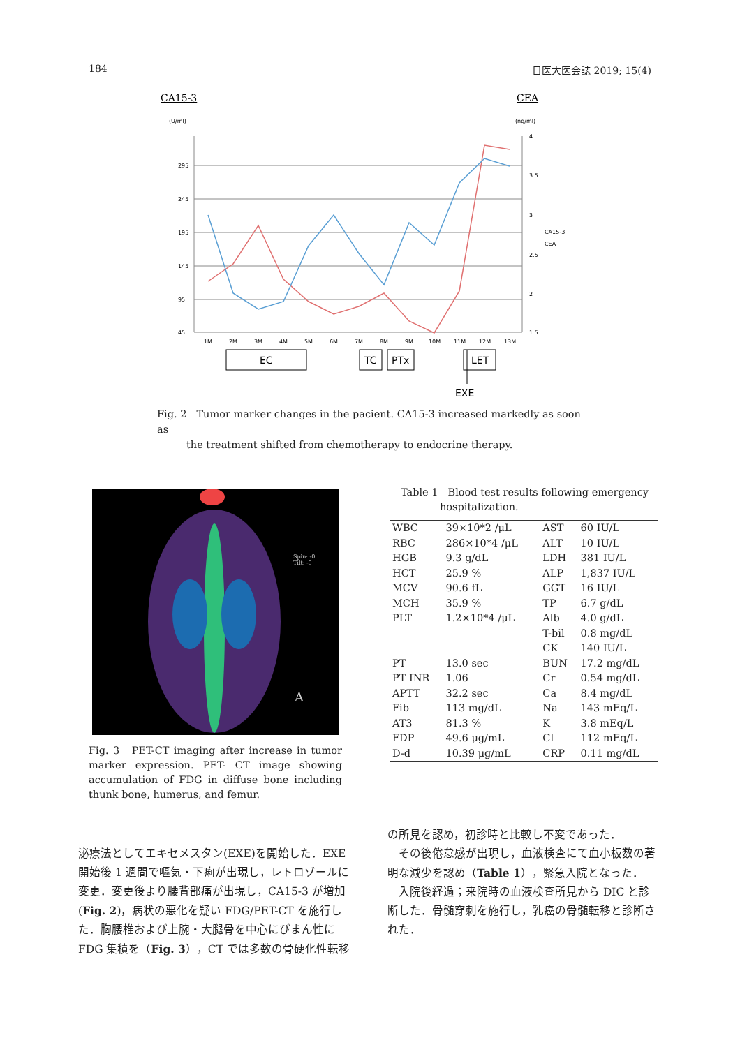184 日医大医会誌 2019; 15(4)
CA15-3
CEA
(U/ml)
(ng/ml)
295
245
195
145
95
45
4
3.5
3
2.5
2
1.5
CA15-3
CEA
1M
2M
3M
4M
5M
6M
7M
8M
9M
10M
11M
12M
13M
EC
TC
PTx
LET
EXE
Fig. 2　Tumor marker changes in the pacient. CA15-3 increased markedly as soon as
　　　the treatment shifted from chemotherapy to endocrine therapy.
Spin: -0
Tilt: -0
A
Fig. 3　PET-CT imaging after increase in tumor marker expression. PET- CT image showing accumulation of FDG in diffuse bone including thunk bone, humerus, and femur.
Table 1　Blood test results following emergency
　　　　hospitalization.
| WBC | 39×10*2 /μL | AST | 60 IU/L |
| RBC | 286×10*4 /μL | ALT | 10 IU/L |
| HGB | 9.3 g/dL | LDH | 381 IU/L |
| HCT | 25.9 % | ALP | 1,837 IU/L |
| MCV | 90.6 fL | GGT | 16 IU/L |
| MCH | 35.9 % | TP | 6.7 g/dL |
| PLT | 1.2×10*4 /μL | Alb | 4.0 g/dL |
| | | T-bil | 0.8 mg/dL |
| | | CK | 140 IU/L |
| PT | 13.0 sec | BUN | 17.2 mg/dL |
| PT INR | 1.06 | Cr | 0.54 mg/dL |
| APTT | 32.2 sec | Ca | 8.4 mg/dL |
| Fib | 113 mg/dL | Na | 143 mEq/L |
| AT3 | 81.3 % | K | 3.8 mEq/L |
| FDP | 49.6 μg/mL | Cl | 112 mEq/L |
| D-d | 10.39 μg/mL | CRP | 0.11 mg/dL |
泌療法としてエキセメスタン(EXE)を開始した．EXE開始後 1 週間で嘔気・下痢が出現し，レトロゾールに変更．変更後より腰背部痛が出現し，CA15-3 が増加(Fig. 2)，病状の悪化を疑い FDG/PET-CT を施行した．胸腰椎および上腕・大腿骨を中心にびまん性に FDG 集積を（Fig. 3），CT では多数の骨硬化性転移
の所見を認め，初診時と比較し不変であった．
　その後倦怠感が出現し，血液検査にて血小板数の著明な減少を認め（Table 1），緊急入院となった．
　入院後経過；来院時の血液検査所見から DIC と診断した．骨髄穿刺を施行し，乳癌の骨髄転移と診断された．